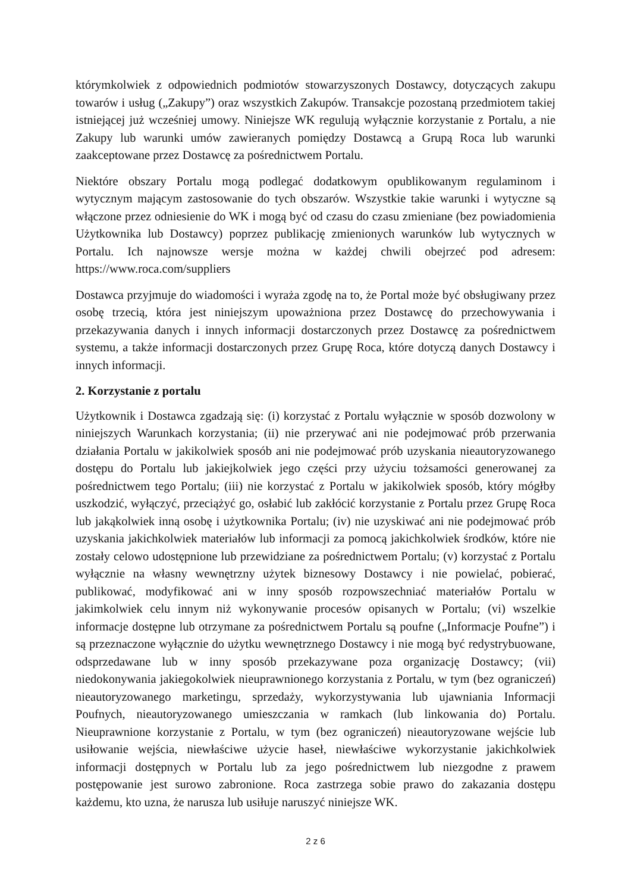którymkolwiek z odpowiednich podmiotów stowarzyszonych Dostawcy, dotyczących zakupu towarów i usług („Zakupy”) oraz wszystkich Zakupów. Transakcje pozostaną przedmiotem takiej istniejącej już wcześniej umowy. Niniejsze WK regulują wyłącznie korzystanie z Portalu, a nie Zakupy lub warunki umów zawieranych pomiędzy Dostawcą a Grupą Roca lub warunki zaakceptowane przez Dostawcę za pośrednictwem Portalu.
Niektóre obszary Portalu mogą podlegać dodatkowym opublikowanym regulaminom i wytycznym mającym zastosowanie do tych obszarów. Wszystkie takie warunki i wytyczne są włączone przez odniesienie do WK i mogą być od czasu do czasu zmieniane (bez powiadomienia Użytkownika lub Dostawcy) poprzez publikację zmienionych warunków lub wytycznych w Portalu. Ich najnowsze wersje można w każdej chwili obejrzeć pod adresem: https://www.roca.com/suppliers
Dostawca przyjmuje do wiadomości i wyraża zgodę na to, że Portal może być obsługiwany przez osobę trzecią, która jest niniejszym upoważniona przez Dostawcę do przechowywania i przekazywania danych i innych informacji dostarczonych przez Dostawcę za pośrednictwem systemu, a także informacji dostarczonych przez Grupę Roca, które dotyczą danych Dostawcy i innych informacji.
2. Korzystanie z portalu
Użytkownik i Dostawca zgadzają się: (i) korzystać z Portalu wyłącznie w sposób dozwolony w niniejszych Warunkach korzystania; (ii) nie przerywać ani nie podejmować prób przerwania działania Portalu w jakikolwiek sposób ani nie podejmować prób uzyskania nieautoryzowanego dostępu do Portalu lub jakiejkolwiek jego części przy użyciu tożsamości generowanej za pośrednictwem tego Portalu; (iii) nie korzystać z Portalu w jakikolwiek sposób, który mógłby uszkodzić, wyłączyć, przeciążyć go, osłabić lub zakłócić korzystanie z Portalu przez Grupę Roca lub jakąkolwiek inną osobę i użytkownika Portalu; (iv) nie uzyskiwać ani nie podejmować prób uzyskania jakichkolwiek materiałów lub informacji za pomocą jakichkolwiek środków, które nie zostały celowo udostępnione lub przewidziane za pośrednictwem Portalu; (v) korzystać z Portalu wyłącznie na własny wewnętrzny użytek biznesowy Dostawcy i nie powielać, pobierać, publikować, modyfikować ani w inny sposób rozpowszechniać materiałów Portalu w jakimkolwiek celu innym niż wykonywanie procesów opisanych w Portalu; (vi) wszelkie informacje dostępne lub otrzymane za pośrednictwem Portalu są poufne („Informacje Poufne”) i są przeznaczone wyłącznie do użytku wewnętrznego Dostawcy i nie mogą być redystrybuowane, odsprzedawane lub w inny sposób przekazywane poza organizację Dostawcy; (vii) niedokonywania jakiegokolwiek nieuprawnionego korzystania z Portalu, w tym (bez ograniczeń) nieautoryzowanego marketingu, sprzedaży, wykorzystywania lub ujawniania Informacji Poufnych, nieautoryzowanego umieszczania w ramkach (lub linkowania do) Portalu. Nieuprawnione korzystanie z Portalu, w tym (bez ograniczeń) nieautoryzowane wejście lub usiłowanie wejścia, niewłaściwe użycie haseł, niewłaściwe wykorzystanie jakichkolwiek informacji dostępnych w Portalu lub za jego pośrednictwem lub niezgodne z prawem postępowanie jest surowo zabronione. Roca zastrzega sobie prawo do zakazania dostępu każdemu, kto uzna, że narusza lub usiłuje naruszyć niniejsze WK.
2 z 6